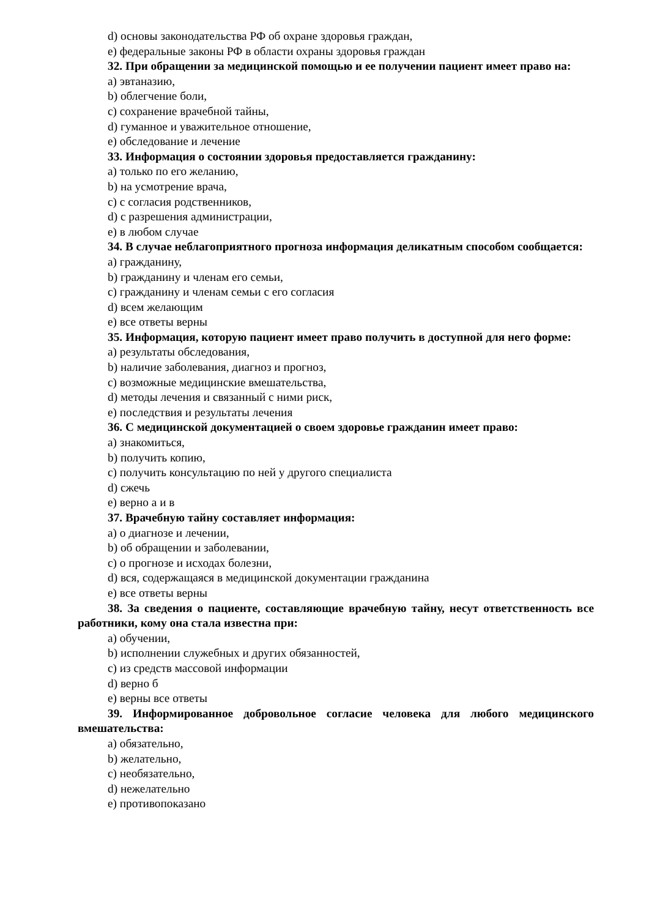d) основы законодательства РФ об охране здоровья граждан,
e) федеральные законы РФ в области охраны здоровья граждан
32. При обращении за медицинской помощью и ее получении пациент имеет право на:
a) эвтаназию,
b) облегчение боли,
c) сохранение врачебной тайны,
d) гуманное и уважительное отношение,
e) обследование и лечение
33. Информация о состоянии здоровья предоставляется гражданину:
a) только по его желанию,
b) на усмотрение врача,
c) с согласия родственников,
d) с разрешения администрации,
e) в любом случае
34. В случае неблагоприятного прогноза информация деликатным способом сообщается:
a) гражданину,
b) гражданину и членам его семьи,
c) гражданину и членам семьи с его согласия
d) всем желающим
e) все ответы верны
35. Информация, которую пациент имеет право получить в доступной для него форме:
a) результаты обследования,
b) наличие заболевания, диагноз и прогноз,
c) возможные медицинские вмешательства,
d) методы лечения и связанный с ними риск,
e) последствия и результаты лечения
36. С медицинской документацией о своем здоровье гражданин имеет право:
a) знакомиться,
b) получить копию,
c) получить консультацию по ней у другого специалиста
d) сжечь
e) верно а и в
37. Врачебную тайну составляет информация:
a) о диагнозе и лечении,
b) об обращении и заболевании,
c) о прогнозе и исходах болезни,
d) вся, содержащаяся в медицинской документации гражданина
e) все ответы верны
38. За сведения о пациенте, составляющие врачебную тайну, несут ответственность все работники, кому она стала известна при:
a) обучении,
b) исполнении служебных и других обязанностей,
c) из средств массовой информации
d) верно б
e) верны все ответы
39. Информированное добровольное согласие человека для любого медицинского вмешательства:
a) обязательно,
b) желательно,
c) необязательно,
d) нежелательно
e) противопоказано